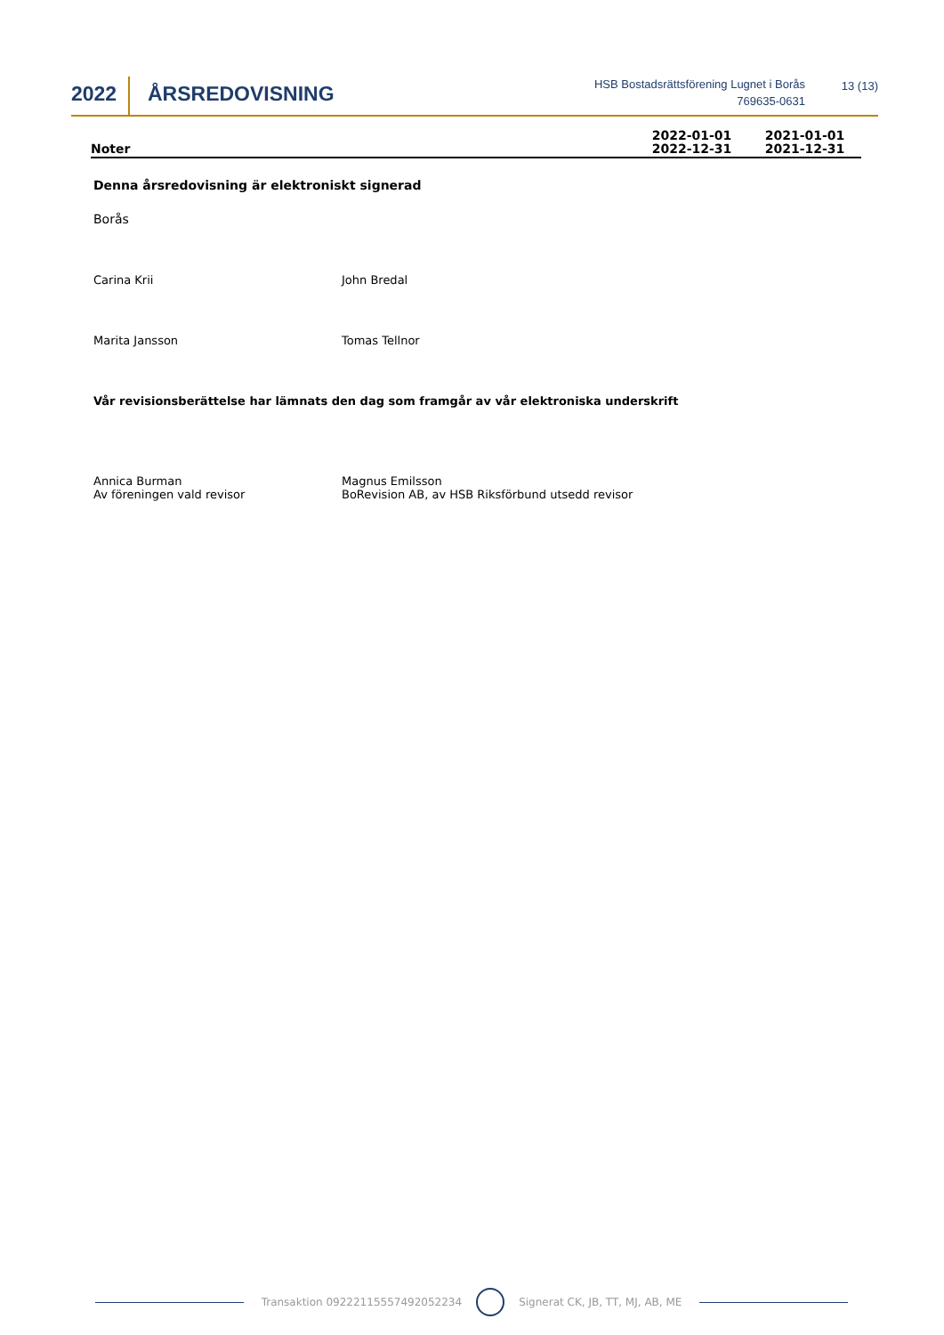2022
ÅRSREDOVISNING
HSB Bostadsrättsförening Lugnet i Borås
769635-0631
13 (13)
Noter
2022-01-01
2022-12-31
2021-01-01
2021-12-31
Denna årsredovisning är elektroniskt signerad
Borås
Carina Krii John Bredal
Marita Jansson Tomas Tellnor
Vår revisionsberättelse har lämnats den dag som framgår av vår elektroniska underskrift
Annica Burman
Av föreningen vald revisor
Magnus Emilsson
BoRevision AB, av HSB Riksförbund utsedd revisor
Transaktion 09222115557492052234 Signerat CK, JB, TT, MJ, AB, ME